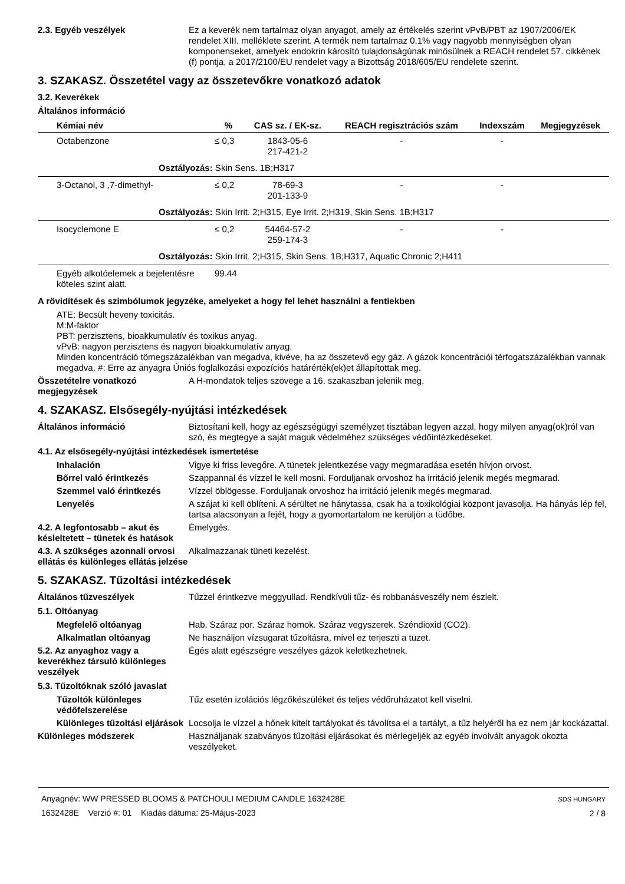2.3. Egyéb veszélyek Ez a keverék nem tartalmaz olyan anyagot, amely az értékelés szerint vPvB/PBT az 1907/2006/EK rendelet XIII. melléklete szerint. A termék nem tartalmaz 0,1% vagy nagyobb mennyiségben olyan komponenseket, amelyek endokrin károsító tulajdonságúnak minősülnek a REACH rendelet 57. cikkének (f) pontja, a 2017/2100/EU rendelet vagy a Bizottság 2018/605/EU rendelete szerint.
3. SZAKASZ. Összetétel vagy az összetevőkre vonatkozó adatok
3.2. Keverékek
Általános információ
| Kémiai név | % | CAS sz. / EK-sz. | REACH regisztrációs szám | Indexszám | Megjegyzések |
| --- | --- | --- | --- | --- | --- |
| Octabenzone | ≤ 0,3 | 1843-05-6 217-421-2 | - | - | |
| Osztályozás: Skin Sens. 1B;H317 | | | | | |
| 3-Octanol, 3 ,7-dimethyl- | ≤ 0,2 | 78-69-3 201-133-9 | - | - | |
| Osztályozás: Skin Irrit. 2;H315, Eye Irrit. 2;H319, Skin Sens. 1B;H317 | | | | | |
| Isocyclemone E | ≤ 0,2 | 54464-57-2 259-174-3 | - | - | |
| Osztályozás: Skin Irrit. 2;H315, Skin Sens. 1B;H317, Aquatic Chronic 2;H411 | | | | | |
| Egyéb alkotóelemek a bejelentésre köteles szint alatt. | 99.44 | | | | |
A rövidítések és szimbólumok jegyzéke, amelyeket a hogy fel lehet használni a fentiekben
ATE: Becsült heveny toxicitás.
M:M-faktor
PBT: perzisztens, bioakkumulatív és toxikus anyag.
vPvB: nagyon perzisztens és nagyon bioakkumulatív anyag.
Minden koncentráció tömegszázalékban van megadva, kivéve, ha az összetevő egy gáz. A gázok koncentrációi térfogatszázalékban vannak megadva. #: Erre az anyagra Úniós foglalkozási expozíciós határérték(ek)et állapítottak meg.
Összetételre vonatkozó megjegyzések
A H-mondatok teljes szövege a 16. szakaszban jelenik meg.
4. SZAKASZ. Elsősegély-nyújtási intézkedések
Általános információ Biztosítani kell, hogy az egészségügyi személyzet tisztában legyen azzal, hogy milyen anyag(ok)ról van szó, és megtegye a saját maguk védelméhez szükséges védőintézkedéseket.
4.1. Az elsősegély-nyújtási intézkedések ismertetése
Inhalación Vigye ki friss levegőre. A tünetek jelentkezése vagy megmaradása esetén hívjon orvost.
Bőrrel való érintkezés Szappannal és vízzel le kell mosni. Forduljanak orvoshoz ha irritáció jelenik megés megmarad.
Szemmel való érintkezés Vízzel öblögesse. Forduljanak orvoshoz ha irritáció jelenik megés megmarad.
Lenyelés A szájat ki kell öblíteni. A sérültet ne hánytassa, csak ha a toxikológiai központ javasolja. Ha hányás lép fel, tartsa alacsonyan a fejét, hogy a gyomortartalom ne kerüljön a tüdőbe.
4.2. A legfontosabb – akut és késleltetett – tünetek és hatások
Émelygés.
4.3. A szükséges azonnali orvosi ellátás és különleges ellátás jelzése
Alkalmazzanak tüneti kezelést.
5. SZAKASZ. Tűzoltási intézkedések
Általános tűzveszélyek Tűzzel érintkezve meggyullad. Rendkívüli tűz- és robbanásveszély nem észlelt.
5.1. Oltóanyag
Megfelelő oltóanyag Hab. Száraz por. Száraz homok. Száraz vegyszerek. Széndioxid (CO2).
Alkalmatlan oltóanyag Ne használjon vízsugarat tűzoltásra, mivel ez terjeszti a tüzet.
5.2. Az anyaghoz vagy a keverékhez társuló különleges veszélyek
Égés alatt egészségre veszélyes gázok keletkezhetnek.
5.3. Tűzoltóknak szóló javaslat
Tűzoltók különleges védőfelszerelése
Tűz esetén izolációs légzőkészüléket és teljes védőruházatot kell viselni.
Különleges tűzoltási eljárások
Locsolja le vízzel a hőnek kitelt tartályokat és távolítsa el a tartályt, a tűz helyéről ha ez nem jár kockázattal.
Különleges módszerek Használjanak szabványos tűzoltási eljárásokat és mérlegeljék az egyéb involvált anyagok okozta veszélyeket.
Anyagnév: WW PRESSED BLOOMS & PATCHOULI MEDIUM CANDLE 1632428E
1632428E Verzió #: 01 Kiadás dátuma: 25-Május-2023
SDS HUNGARY
2 / 8